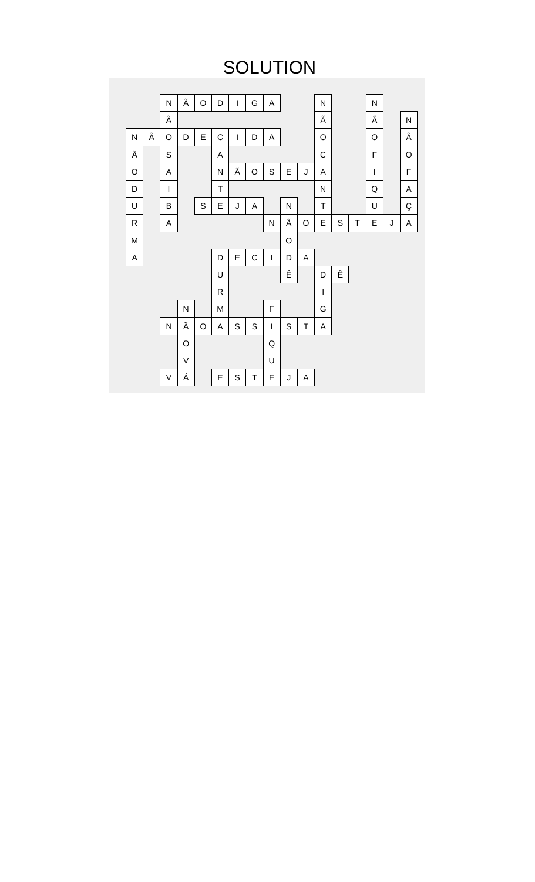SOLUTION
| | | N | Ã | O | D | I | G | A | | | N | | | N | | |
| | | Ã | | | | | | | | | Ã | | | Ã | | N |
| N | Ã | O | D | E | C | I | D | A | | | O | | | O | | Ã |
| Ã | | S | | | A | | | | | | C | | | F | | O |
| O | | A | | | N | Ã | O | S | E | J | A | | | I | | F |
| D | | I | | | T | | | | | | N | | | Q | | A |
| U | | B | | S | E | J | A | | N | | T | | | U | | Ç |
| R | | A | | | | | | N | Ã | O | E | S | T | E | J | A |
| M | | | | | | | | | O | | | | | | | |
| A | | | | | D | E | C | I | D | A | | | | | | |
| | | | | | U | | | | Ê | | D | Ê | | | | |
| | | | | | R | | | | | | I | | | | | |
| | | | N | | M | | | F | | | G | | | | | |
| | | N | Ã | O | A | S | S | I | S | T | A | | | | | |
| | | | O | | | | | Q | | | | | | | | |
| | | | V | | | | | U | | | | | | | | |
| | | V | Á | | E | S | T | E | J | A | | | | | | |